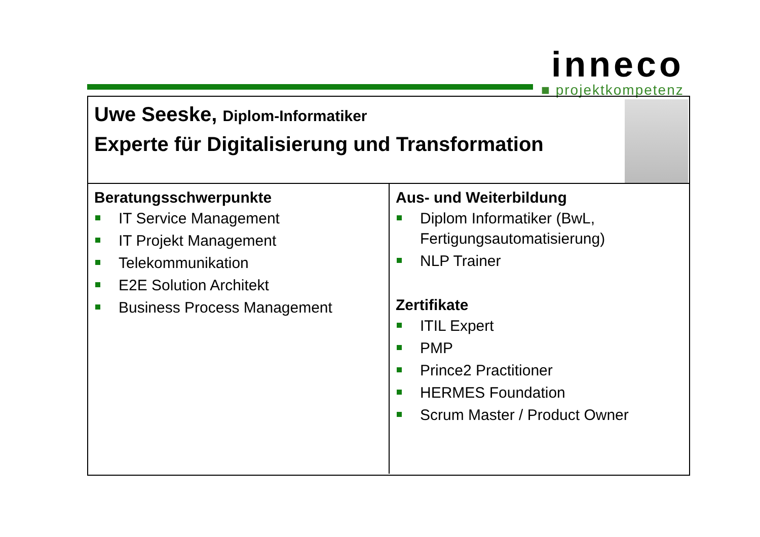inneco
■ projektkompetenz
Uwe Seeske, Diplom-Informatiker
Experte für Digitalisierung und Transformation
Beratungsschwerpunkte
IT Service Management
IT Projekt Management
Telekommunikation
E2E Solution Architekt
Business Process Management
Aus- und Weiterbildung
Diplom Informatiker (BwL, Fertigungsautomatisierung)
NLP Trainer
Zertifikate
ITIL Expert
PMP
Prince2 Practitioner
HERMES Foundation
Scrum Master / Product Owner